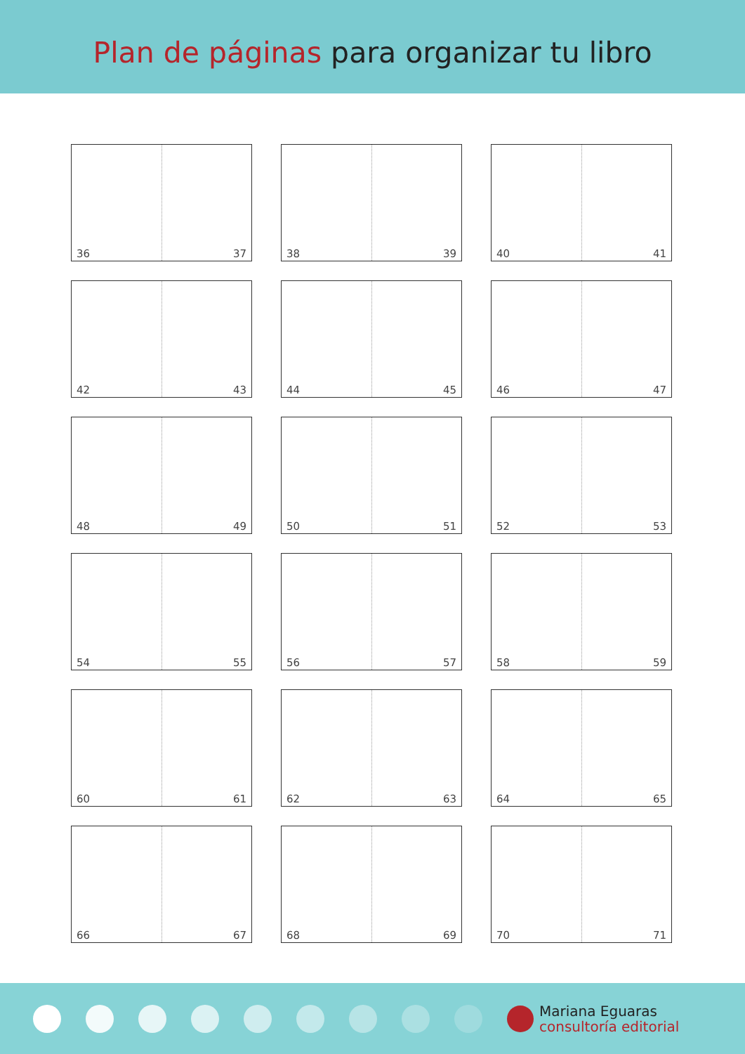Plan de páginas para organizar tu libro
36 37
38 39
40 41
42 43
44 45
46 47
48 49
50 51
52 53
54 55
56 57
58 59
60 61
62 63
64 65
66 67
68 69
70 71
Mariana Eguaras
consultoría editorial